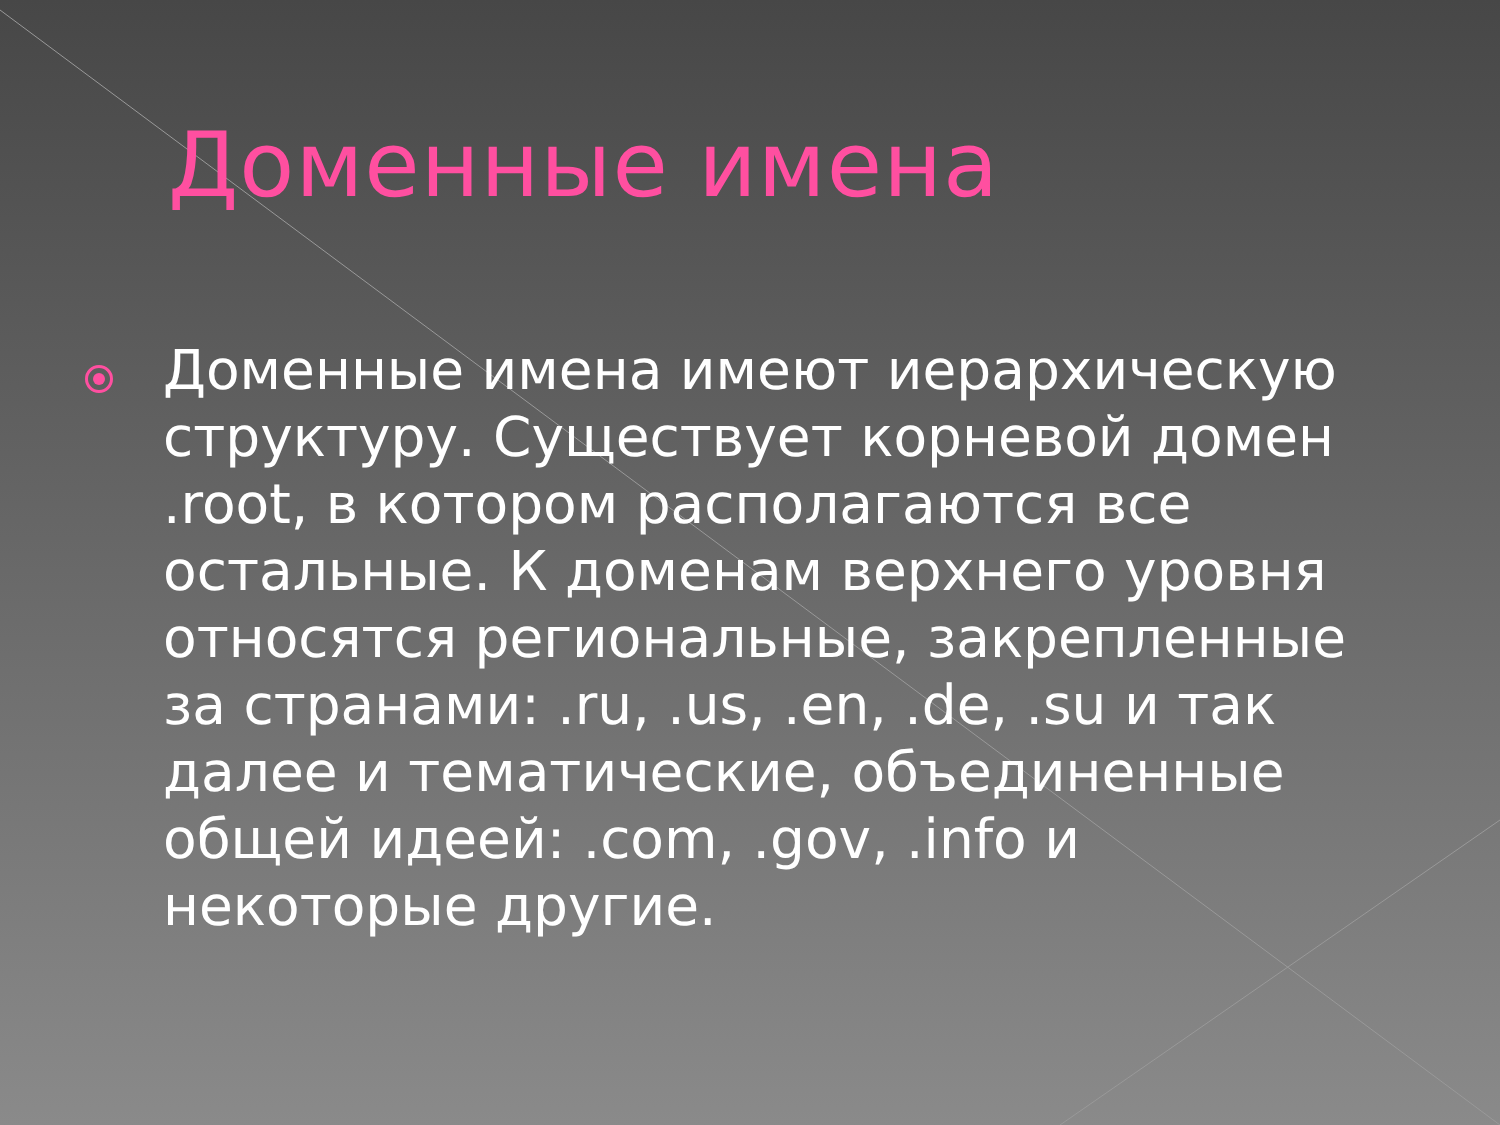Доменные имена
Доменные имена имеют иерархическую структуру. Существует корневой домен .root, в котором располагаются все остальные. К доменам верхнего уровня относятся региональные, закрепленные за странами: .ru, .us, .en, .de, .su и так далее и тематические, объединенные общей идеей: .com, .gov, .info и некоторые другие.